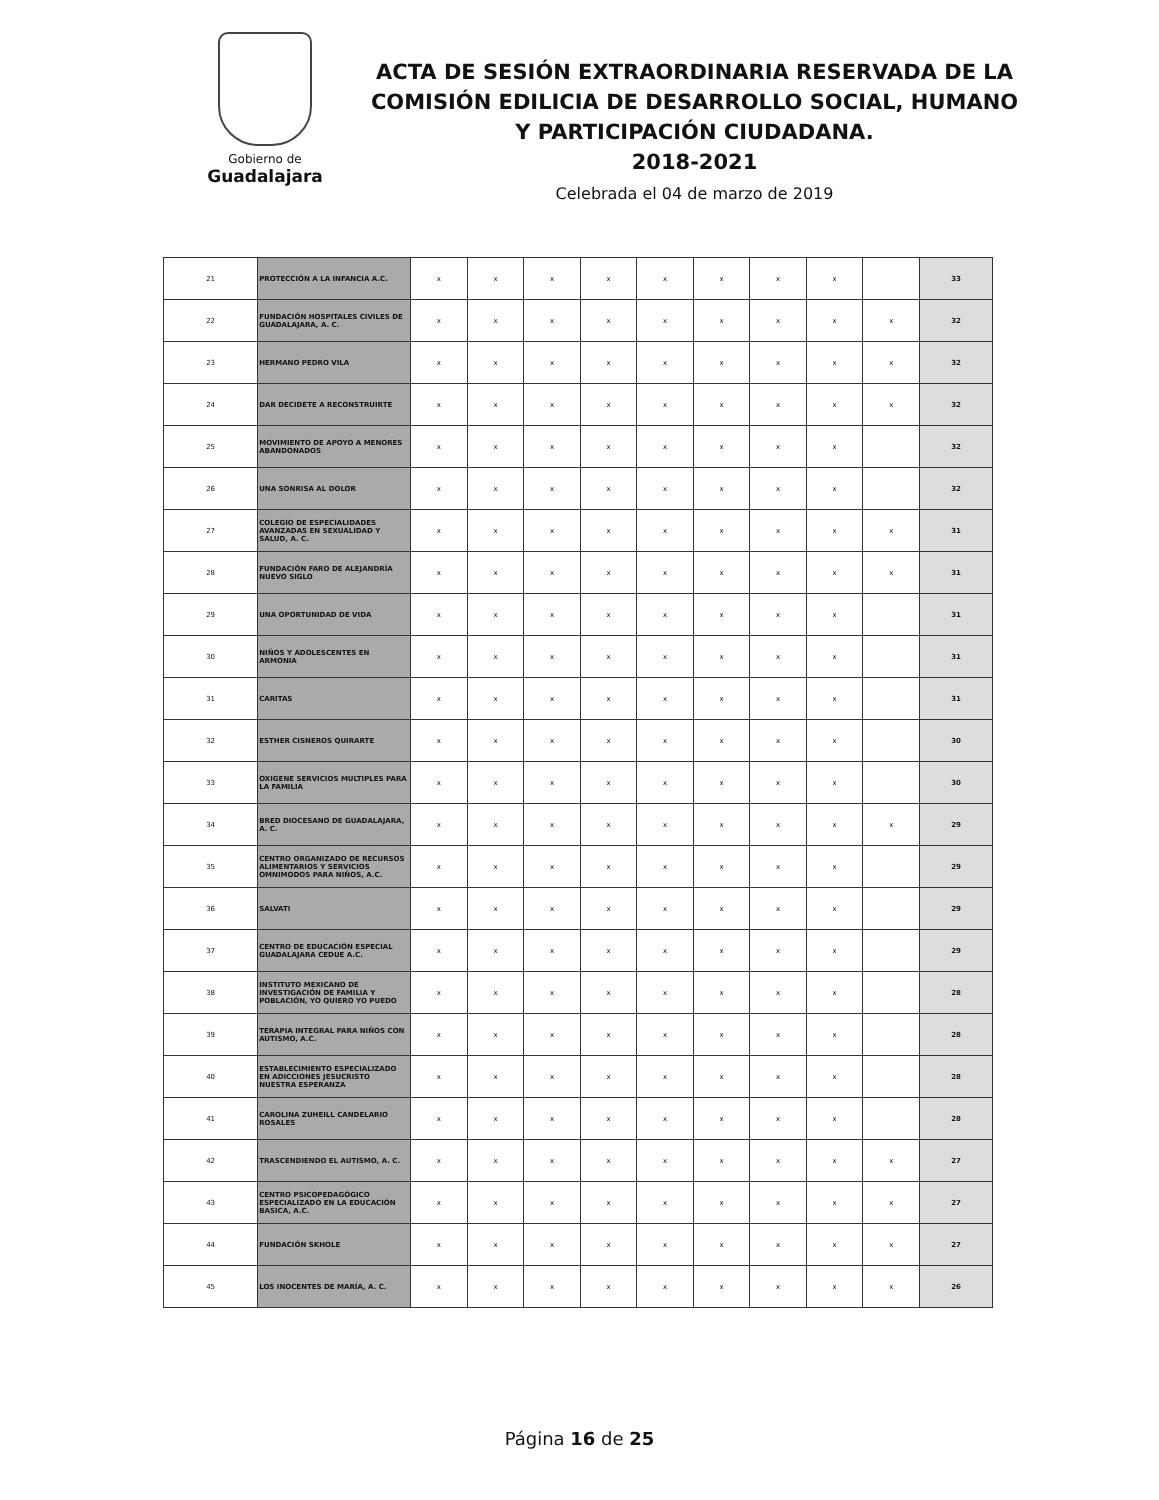Gobierno de
Guadalajara
ACTA DE SESIÓN EXTRAORDINARIA RESERVADA DE LA COMISIÓN EDILICIA DE DESARROLLO SOCIAL, HUMANO Y PARTICIPACIÓN CIUDADANA.
2018-2021
Celebrada el 04 de marzo de 2019
| 21 | PROTECCIÓN A LA INFANCIA A.C. | x | x | x | x | x | x | x | x | | 33 |
| 22 | FUNDACIÓN HOSPITALES CIVILES DE GUADALAJARA, A. C. | x | x | x | x | x | x | x | x | x | 32 |
| 23 | HERMANO PEDRO VILA | x | x | x | x | x | x | x | x | x | 32 |
| 24 | DAR DECIDETE A RECONSTRUIRTE | x | x | x | x | x | x | x | x | x | 32 |
| 25 | MOVIMIENTO DE APOYO A MENORES ABANDONADOS | x | x | x | x | x | x | x | x | | 32 |
| 26 | UNA SONRISA AL DOLOR | x | x | x | x | x | x | x | x | | 32 |
| 27 | COLEGIO DE ESPECIALIDADES AVANZADAS EN SEXUALIDAD Y SALUD, A. C. | x | x | x | x | x | x | x | x | x | 31 |
| 28 | FUNDACIÓN FARO DE ALEJANDRÍA NUEVO SIGLO | x | x | x | x | x | x | x | x | x | 31 |
| 29 | UNA OPORTUNIDAD DE VIDA | x | x | x | x | x | x | x | x | | 31 |
| 30 | NIÑOS Y ADOLESCENTES EN ARMONIA | x | x | x | x | x | x | x | x | | 31 |
| 31 | CARITAS | x | x | x | x | x | x | x | x | | 31 |
| 32 | ESTHER CISNEROS QUIRARTE | x | x | x | x | x | x | x | x | | 30 |
| 33 | OXIGENE SERVICIOS MULTIPLES PARA LA FAMILIA | x | x | x | x | x | x | x | x | | 30 |
| 34 | BRED DIOCESANO DE GUADALAJARA, A. C. | x | x | x | x | x | x | x | x | x | 29 |
| 35 | CENTRO ORGANIZADO DE RECURSOS ALIMENTARIOS Y SERVICIOS OMNIMODOS PARA NIÑOS, A.C. | x | x | x | x | x | x | x | x | | 29 |
| 36 | SALVATI | x | x | x | x | x | x | x | x | | 29 |
| 37 | CENTRO DE EDUCACIÓN ESPECIAL GUADALAJARA CEDUE A.C. | x | x | x | x | x | x | x | x | | 29 |
| 38 | INSTITUTO MEXICANO DE INVESTIGACIÓN DE FAMILIA Y POBLACIÓN, YO QUIERO YO PUEDO | x | x | x | x | x | x | x | x | | 28 |
| 39 | TERAPIA INTEGRAL PARA NIÑOS CON AUTISMO, A.C. | x | x | x | x | x | x | x | x | | 28 |
| 40 | ESTABLECIMIENTO ESPECIALIZADO EN ADICCIONES JESUCRISTO NUESTRA ESPERANZA | x | x | x | x | x | x | x | x | | 28 |
| 41 | CAROLINA ZUHEILL CANDELARIO ROSALES | x | x | x | x | x | x | x | x | | 28 |
| 42 | TRASCENDIENDO EL AUTISMO, A. C. | x | x | x | x | x | x | x | x | x | 27 |
| 43 | CENTRO PSICOPEDAGÓGICO ESPECIALIZADO EN LA EDUCACIÓN BASICA, A.C. | x | x | x | x | x | x | x | x | x | 27 |
| 44 | FUNDACIÓN SKHOLE | x | x | x | x | x | x | x | x | x | 27 |
| 45 | LOS INOCENTES DE MARÍA, A. C. | x | x | x | x | x | x | x | x | x | 26 |
Página 16 de 25